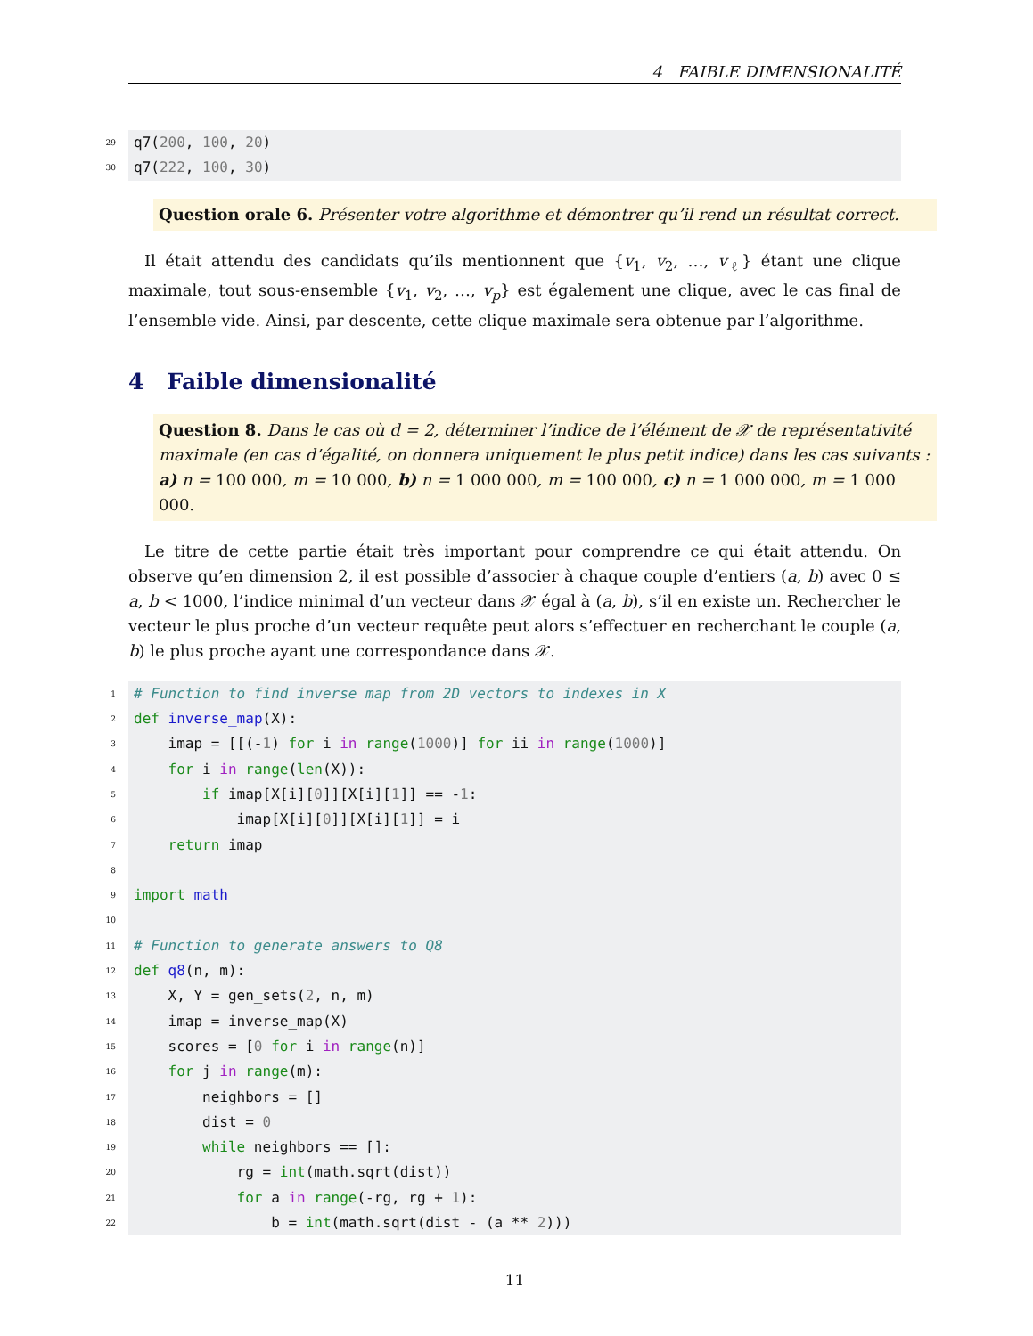4 FAIBLE DIMENSIONALITÉ
29 q7(200, 100, 20)
30 q7(222, 100, 30)
Question orale 6. Présenter votre algorithme et démontrer qu’il rend un résultat correct.
Il était attendu des candidats qu’ils mentionnent que {v<sub>1</sub>, v<sub>2</sub>, …, v<sub>ℓ</sub>} étant une clique maximale, tout sous-ensemble {v<sub>1</sub>, v<sub>2</sub>, …, v<sub>p</sub>} est également une clique, avec le cas final de l’ensemble vide. Ainsi, par descente, cette clique maximale sera obtenue par l’algorithme.
4 Faible dimensionalité
Question 8. Dans le cas où d = 2, déterminer l’indice de l’élément de 𝒳 de représentativité maximale (en cas d’égalité, on donnera uniquement le plus petit indice) dans les cas suivants : a) n = 100 000, m = 10 000, b) n = 1 000 000, m = 100 000, c) n = 1 000 000, m = 1 000 000.
Le titre de cette partie était très important pour comprendre ce qui était attendu. On observe qu’en dimension 2, il est possible d’associer à chaque couple d’entiers (a, b) avec 0 ≤ a, b < 1000, l’indice minimal d’un vecteur dans 𝒳 égal à (a, b), s’il en existe un. Rechercher le vecteur le plus proche d’un vecteur requête peut alors s’effectuer en recherchant le couple (a, b) le plus proche ayant une correspondance dans 𝒳.
1 # Function to find inverse map from 2D vectors to indexes in X
2 def inverse_map(X):
3 imap = [[(-1) for i in range(1000)] for ii in range(1000)]
4 for i in range(len(X)):
5 if imap[X[i][0]][X[i][1]] == -1:
6 imap[X[i][0]][X[i][1]] = i
7 return imap
8
9 import math
10
11 # Function to generate answers to Q8
12 def q8(n, m):
13 X, Y = gen_sets(2, n, m)
14 imap = inverse_map(X)
15 scores = [0 for i in range(n)]
16 for j in range(m):
17 neighbors = []
18 dist = 0
19 while neighbors == []:
20 rg = int(math.sqrt(dist))
21 for a in range(-rg, rg + 1):
22 b = int(math.sqrt(dist - (a ** 2)))
11